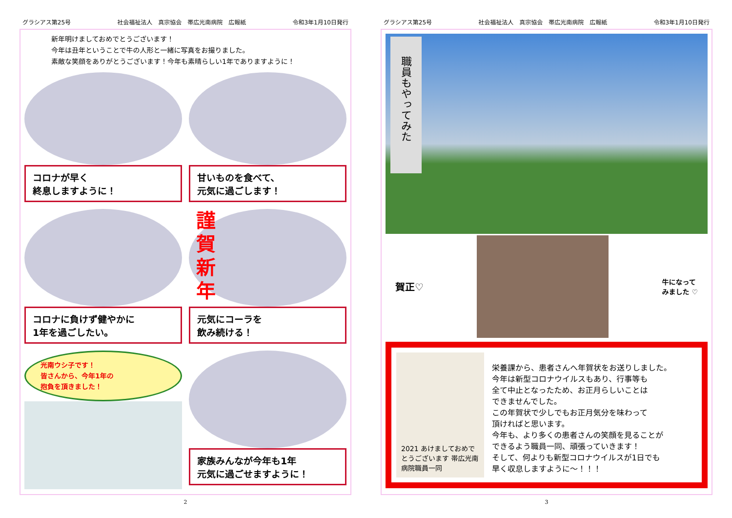グラシアス第25号 社会福祉法人　真宗協会　帯広光南病院　広報紙 令和3年1月10日発行
新年明けましておめでとうございます！
今年は丑年ということで牛の人形と一緒に写真をお撮りました。
素敵な笑顔をありがとうございます！今年も素晴らしい1年でありますように！
コロナが早く
終息しますように！
甘いものを食べて、
元気に過ごします！
コロナに負けず健やかに
1年を過ごしたい。
謹
賀
新
年
元気にコーラを
飲み続ける！
光南ウシ子です！
皆さんから、今年1年の
抱負を頂きました！
家族みんなが今年も1年
元気に過ごせますように！
2
グラシアス第25号 社会福祉法人　真宗協会　帯広光南病院　広報紙 令和3年1月10日発行
職員もやってみた
賀正♡
牛になって
みました ♡
2021 あけましておめでとうございます 帯広光南病院職員一同
栄養課から、患者さんへ年賀状をお送りしました。
今年は新型コロナウイルスもあり、行事等も
全て中止となったため、お正月らしいことは
できませんでした。
この年賀状で少しでもお正月気分を味わって
頂ければと思います。
今年も、より多くの患者さんの笑顔を見ることが
できるよう職員一同、頑張っていきます！
そして、何よりも新型コロナウイルスが1日でも
早く収息しますように～！！！
3